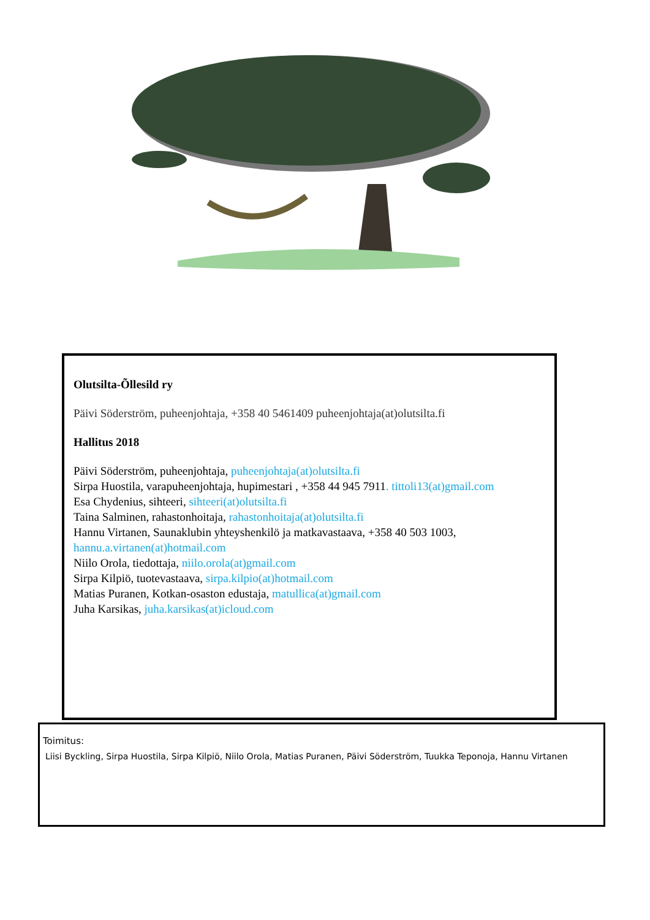Olutsilta-Õllesild ry
Päivi Söderström, puheenjohtaja, +358 40 5461409 puheenjohtaja(at)olutsilta.fi
Hallitus 2018
Päivi Söderström, puheenjohtaja, puheenjohtaja(at)olutsilta.fi
Sirpa Huostila, varapuheenjohtaja, hupimestari , +358 44 945 7911. tittoli13(at)gmail.com
Esa Chydenius, sihteeri, sihteeri(at)olutsilta.fi
Taina Salminen, rahastonhoitaja, rahastonhoitaja(at)olutsilta.fi
Hannu Virtanen, Saunaklubin yhteyshenkilö ja matkavastaava, +358 40 503 1003,
hannu.a.virtanen(at)hotmail.com
Niilo Orola, tiedottaja, niilo.orola(at)gmail.com
Sirpa Kilpiö, tuotevastaava, sirpa.kilpio(at)hotmail.com
Matias Puranen, Kotkan-osaston edustaja, matullica(at)gmail.com
Juha Karsikas, juha.karsikas(at)icloud.com
Toimitus:
Liisi Byckling, Sirpa Huostila, Sirpa Kilpiö, Niilo Orola, Matias Puranen, Päivi Söderström, Tuukka Teponoja, Hannu Virtanen